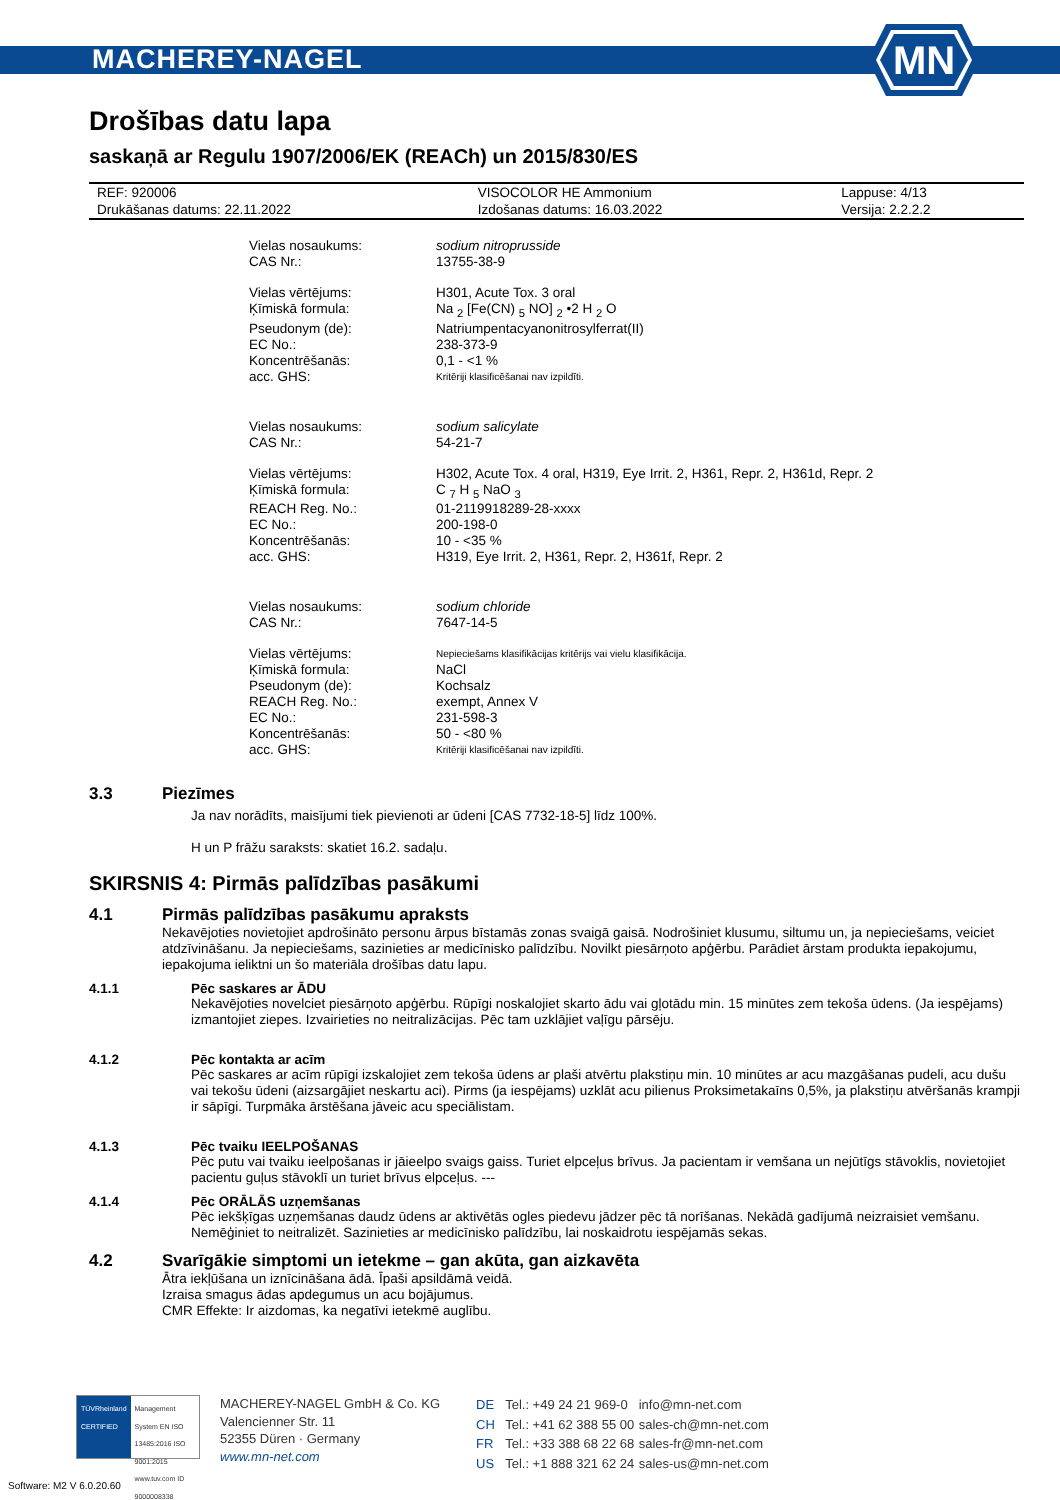MACHEREY-NAGEL
MN
Drošības datu lapa
saskaņā ar Regulu 1907/2006/EK (REACh) un 2015/830/ES
| REF: 920006 | VISOCOLOR HE Ammonium | Lappuse: 4/13 |
| Drukāšanas datums: 22.11.2022 | Izdošanas datums: 16.03.2022 | Versija: 2.2.2.2 |
| Vielas nosaukums: | sodium nitroprusside |
| CAS Nr.: | 13755-38-9 |
| Vielas vērtējums: | H301, Acute Tox. 3 oral |
| Ķīmiskā formula: | Na <sub>2</sub> [Fe(CN) <sub>5</sub> NO] <sub>2</sub> •2 H <sub>2</sub> O |
| Pseudonym (de): | Natriumpentacyanonitrosylferrat(II) |
| EC No.: | 238-373-9 |
| Koncentrēšanās: | 0,1 - <1 % |
| acc. GHS: | Kritēriji klasificēšanai nav izpildīti. |
| Vielas nosaukums: | sodium salicylate |
| CAS Nr.: | 54-21-7 |
| Vielas vērtējums: | H302, Acute Tox. 4 oral, H319, Eye Irrit. 2, H361, Repr. 2, H361d, Repr. 2 |
| Ķīmiskā formula: | C <sub>7</sub> H <sub>5</sub> NaO <sub>3</sub> |
| REACH Reg. No.: | 01-2119918289-28-xxxx |
| EC No.: | 200-198-0 |
| Koncentrēšanās: | 10 - <35 % |
| acc. GHS: | H319, Eye Irrit. 2, H361, Repr. 2, H361f, Repr. 2 |
| Vielas nosaukums: | sodium chloride |
| CAS Nr.: | 7647-14-5 |
| Vielas vērtējums: | Nepieciešams klasifikācijas kritērijs vai vielu klasifikācija. |
| Ķīmiskā formula: | NaCl |
| Pseudonym (de): | Kochsalz |
| REACH Reg. No.: | exempt, Annex V |
| EC No.: | 231-598-3 |
| Koncentrēšanās: | 50 - <80 % |
| acc. GHS: | Kritēriji klasificēšanai nav izpildīti. |
3.3 Piezīmes
Ja nav norādīts, maisījumi tiek pievienoti ar ūdeni [CAS 7732-18-5] līdz 100%.
H un P frāžu saraksts: skatiet 16.2. sadaļu.
SKIRSNIS 4: Pirmās palīdzības pasākumi
4.1 Pirmās palīdzības pasākumu apraksts
Nekavējoties novietojiet apdrošināto personu ārpus bīstamās zonas svaigā gaisā. Nodrošiniet klusumu, siltumu un, ja nepieciešams, veiciet atdzīvināšanu. Ja nepieciešams, sazinieties ar medicīnisko palīdzību. Novilkt piesārņoto apģērbu. Parādiet ārstam produkta iepakojumu, iepakojuma ieliktni un šo materiāla drošības datu lapu.
4.1.1 Pēc saskares ar ĀDU
Nekavējoties novelciet piesārņoto apģērbu. Rūpīgi noskalojiet skarto ādu vai gļotādu min. 15 minūtes zem tekoša ūdens. (Ja iespējams) izmantojiet ziepes. Izvairieties no neitralizācijas. Pēc tam uzklājiet vaļīgu pārsēju.
4.1.2 Pēc kontakta ar acīm
Pēc saskares ar acīm rūpīgi izskalojiet zem tekoša ūdens ar plaši atvērtu plakstiņu min. 10 minūtes ar acu mazgāšanas pudeli, acu dušu vai tekošu ūdeni (aizsargājiet neskartu aci). Pirms (ja iespējams) uzklāt acu pilienus Proksimetakaīns 0,5%, ja plakstiņu atvēršanās krampji ir sāpīgi. Turpmāka ārstēšana jāveic acu speciālistam.
4.1.3 Pēc tvaiku IEELPOŠANAS
Pēc putu vai tvaiku ieelpošanas ir jāieelpo svaigs gaiss. Turiet elpceļus brīvus. Ja pacientam ir vemšana un nejūtīgs stāvoklis, novietojiet pacientu guļus stāvoklī un turiet brīvus elpceļus. ---
4.1.4 Pēc ORĀLĀS uzņemšanas
Pēc iekšķīgas uzņemšanas daudz ūdens ar aktivētās ogles piedevu jādzer pēc tā norīšanas. Nekādā gadījumā neizraisiet vemšanu. Nemēģiniet to neitralizēt. Sazinieties ar medicīnisko palīdzību, lai noskaidrotu iespējamās sekas.
4.2 Svarīgākie simptomi un ietekme – gan akūta, gan aizkavēta
Ātra iekļūšana un iznīcināšana ādā. Īpaši apsildāmā veidā.
Izraisa smagus ādas apdegumus un acu bojājumus.
CMR Effekte: Ir aizdomas, ka negatīvi ietekmē auglību.
TÜVRheinland CERTIFIED
Management System EN ISO 13485:2016 ISO 9001:2015
www.tuv.com ID 9000008338
MACHEREY-NAGEL GmbH & Co. KG
Valencienner Str. 11
52355 Düren · Germany
www.mn-net.com
| DE | Tel.: +49 24 21 969-0 | info@mn-net.com |
| CH | Tel.: +41 62 388 55 00 | sales-ch@mn-net.com |
| FR | Tel.: +33 388 68 22 68 | sales-fr@mn-net.com |
| US | Tel.: +1 888 321 62 24 | sales-us@mn-net.com |
Software: M2 V 6.0.20.60